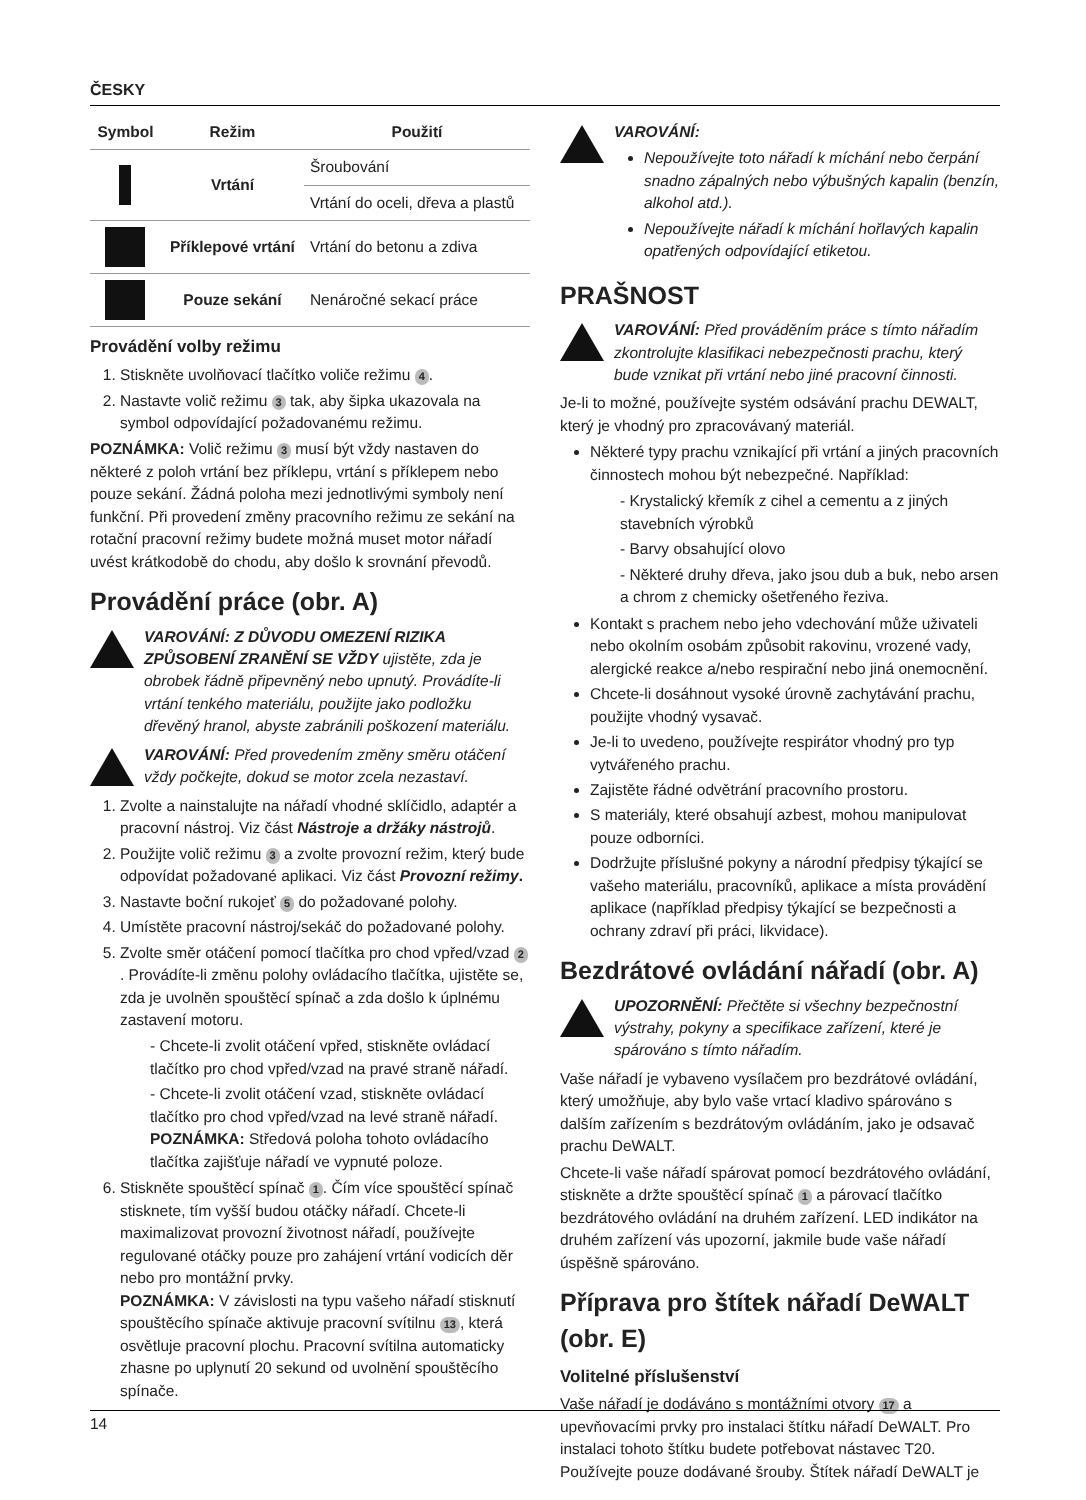ČESKY
| Symbol | Režim | Použití |
| --- | --- | --- |
| | Vrtání | Šroubování |
| | | Vrtání do oceli, dřeva a plastů |
| | Příklepové vrtání | Vrtání do betonu a zdiva |
| | Pouze sekání | Nenáročné sekací práce |
Provádění volby režimu
1. Stiskněte uvolňovací tlačítko voliče režimu 4.
2. Nastavte volič režimu 3 tak, aby šipka ukazovala na symbol odpovídající požadovanému režimu.
POZNÁMKA: Volič režimu 3 musí být vždy nastaven do některé z poloh vrtání bez příklepu, vrtání s příklepem nebo pouze sekání. Žádná poloha mezi jednotlivými symboly není funkční. Při provedení změny pracovního režimu ze sekání na rotační pracovní režimy budete možná muset motor nářadí uvést krátkodobě do chodu, aby došlo k srovnání převodů.
Provádění práce (obr. A)
VAROVÁNÍ: Z DŮVODU OMEZENÍ RIZIKA ZPŮSOBENÍ ZRANĚNÍ SE VŽDY ujistěte, zda je obrobek řádně připevněný nebo upnutý. Provádíte-li vrtání tenkého materiálu, použijte jako podložku dřevěný hranol, abyste zabránili poškození materiálu.
VAROVÁNÍ: Před provedením změny směru otáčení vždy počkejte, dokud se motor zcela nezastaví.
1. Zvolte a nainstalujte na nářadí vhodné sklíčidlo, adaptér a pracovní nástroj. Viz část Nástroje a držáky nástrojů.
2. Použijte volič režimu 3 a zvolte provozní režim, který bude odpovídat požadované aplikaci. Viz část Provozní režimy.
3. Nastavte boční rukojeť 5 do požadované polohy.
4. Umístěte pracovní nástroj/sekáč do požadované polohy.
5. Zvolte směr otáčení pomocí tlačítka pro chod vpřed/vzad 2. Provádíte-li změnu polohy ovládacího tlačítka, ujistěte se, zda je uvolněn spouštěcí spínač a zda došlo k úplnému zastavení motoru.
- Chcete-li zvolit otáčení vpřed, stiskněte ovládací tlačítko pro chod vpřed/vzad na pravé straně nářadí.
- Chcete-li zvolit otáčení vzad, stiskněte ovládací tlačítko pro chod vpřed/vzad na levé straně nářadí. POZNÁMKA: Středová poloha tohoto ovládacího tlačítka zajišťuje nářadí ve vypnuté poloze.
6. Stiskněte spouštěcí spínač 1. Čím více spouštěcí spínač stisknete, tím vyšší budou otáčky nářadí. Chcete-li maximalizovat provozní životnost nářadí, používejte regulované otáčky pouze pro zahájení vrtání vodicích děr nebo pro montážní prvky.
POZNÁMKA: V závislosti na typu vašeho nářadí stisknutí spouštěcího spínače aktivuje pracovní svítilnu 13, která osvětluje pracovní plochu. Pracovní svítilna automaticky zhasne po uplynutí 20 sekund od uvolnění spouštěcího spínače.
VAROVÁNÍ:
Nepoužívejte toto nářadí k míchání nebo čerpání snadno zápalných nebo výbušných kapalin (benzín, alkohol atd.).
Nepoužívejte nářadí k míchání hořlavých kapalin opatřených odpovídající etiketou.
PRAŠNOST
VAROVÁNÍ: Před prováděním práce s tímto nářadím zkontrolujte klasifikaci nebezpečnosti prachu, který bude vznikat při vrtání nebo jiné pracovní činnosti.
Je-li to možné, používejte systém odsávání prachu DEWALT, který je vhodný pro zpracovávaný materiál.
Některé typy prachu vznikající při vrtání a jiných pracovních činnostech mohou být nebezpečné. Například:
- Krystalický křemík z cihel a cementu a z jiných stavebních výrobků
- Barvy obsahující olovo
- Některé druhy dřeva, jako jsou dub a buk, nebo arsen a chrom z chemicky ošetřeného řeziva.
Kontakt s prachem nebo jeho vdechování může uživateli nebo okolním osobám způsobit rakovinu, vrozené vady, alergické reakce a/nebo respirační nebo jiná onemocnění.
Chcete-li dosáhnout vysoké úrovně zachytávání prachu, použijte vhodný vysavač.
Je-li to uvedeno, používejte respirátor vhodný pro typ vytvářeného prachu.
Zajistěte řádné odvětrání pracovního prostoru.
S materiály, které obsahují azbest, mohou manipulovat pouze odborníci.
Dodržujte příslušné pokyny a národní předpisy týkající se vašeho materiálu, pracovníků, aplikace a místa provádění aplikace (například předpisy týkající se bezpečnosti a ochrany zdraví při práci, likvidace).
Bezdrátové ovládání nářadí (obr. A)
UPOZORNĚNÍ: Přečtěte si všechny bezpečnostní výstrahy, pokyny a specifikace zařízení, které je spárováno s tímto nářadím.
Vaše nářadí je vybaveno vysílačem pro bezdrátové ovládání, který umožňuje, aby bylo vaše vrtací kladivo spárováno s dalším zařízením s bezdrátovým ovládáním, jako je odsavač prachu DeWALT.
Chcete-li vaše nářadí spárovat pomocí bezdrátového ovládání, stiskněte a držte spouštěcí spínač 1 a párovací tlačítko bezdrátového ovládání na druhém zařízení. LED indikátor na druhém zařízení vás upozorní, jakmile bude vaše nářadí úspěšně spárováno.
Příprava pro štítek nářadí DeWALT (obr. E)
Volitelné příslušenství
Vaše nářadí je dodáváno s montážními otvory 17 a upevňovacími prvky pro instalaci štítku nářadí DeWALT. Pro instalaci tohoto štítku budete potřebovat nástavec T20. Používejte pouze dodávané šrouby. Štítek nářadí DeWALT je
14